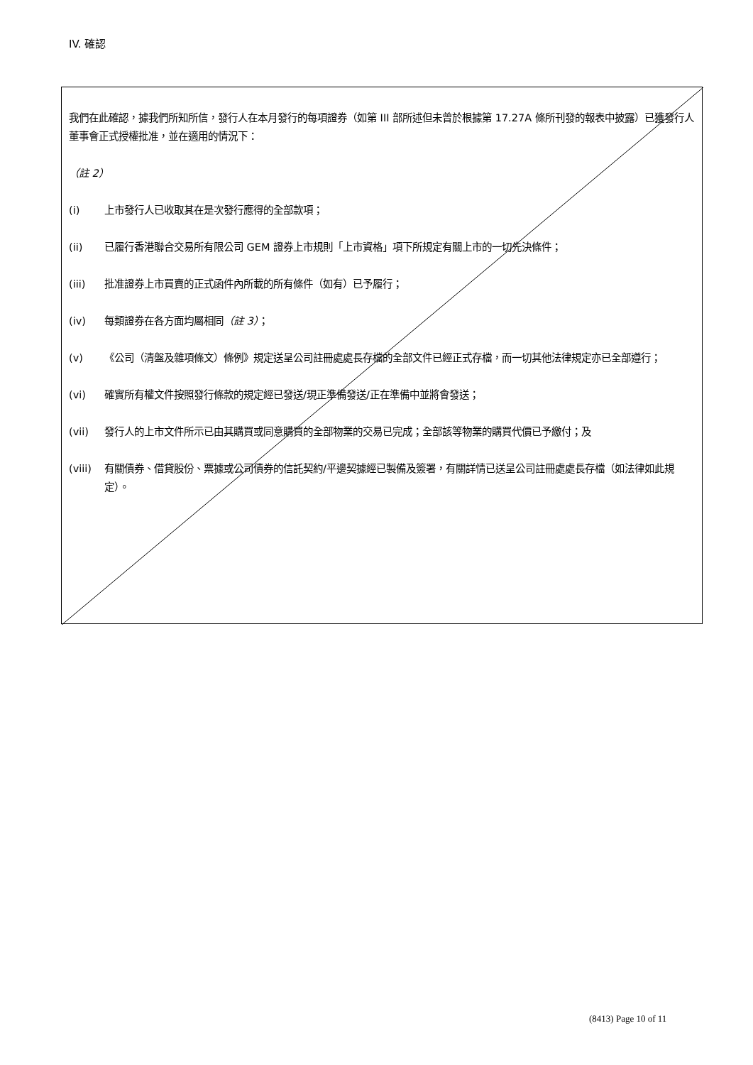IV. 確認
我們在此確認，據我們所知所信，發行人在本月發行的每項證券（如第 III 部所述但未曾於根據第 17.27A 條所刊發的報表中披露）已獲發行人董事會正式授權批准，並在適用的情況下：
（註 2）
(i) 上市發行人已收取其在是次發行應得的全部款項；
(ii) 已履行香港聯合交易所有限公司 GEM 證券上市規則「上市資格」項下所規定有關上市的一切先決條件；
(iii) 批准證券上市買賣的正式函件內所載的所有條件（如有）已予履行；
(iv) 每類證券在各方面均屬相同（註 3）；
(v) 《公司（清盤及雜項條文）條例》規定送呈公司註冊處處長存檔的全部文件已經正式存檔，而一切其他法律規定亦已全部遵行；
(vi) 確實所有權文件按照發行條款的規定經已發送/現正準備發送/正在準備中並將會發送；
(vii) 發行人的上市文件所示已由其購買或同意購買的全部物業的交易已完成；全部該等物業的購買代價已予繳付；及
(viii) 有關債券、借貸股份、票據或公司債券的信託契約/平邊契據經已製備及簽署，有關詳情已送呈公司註冊處處長存檔（如法律如此規定）。
(8413) Page 10 of 11